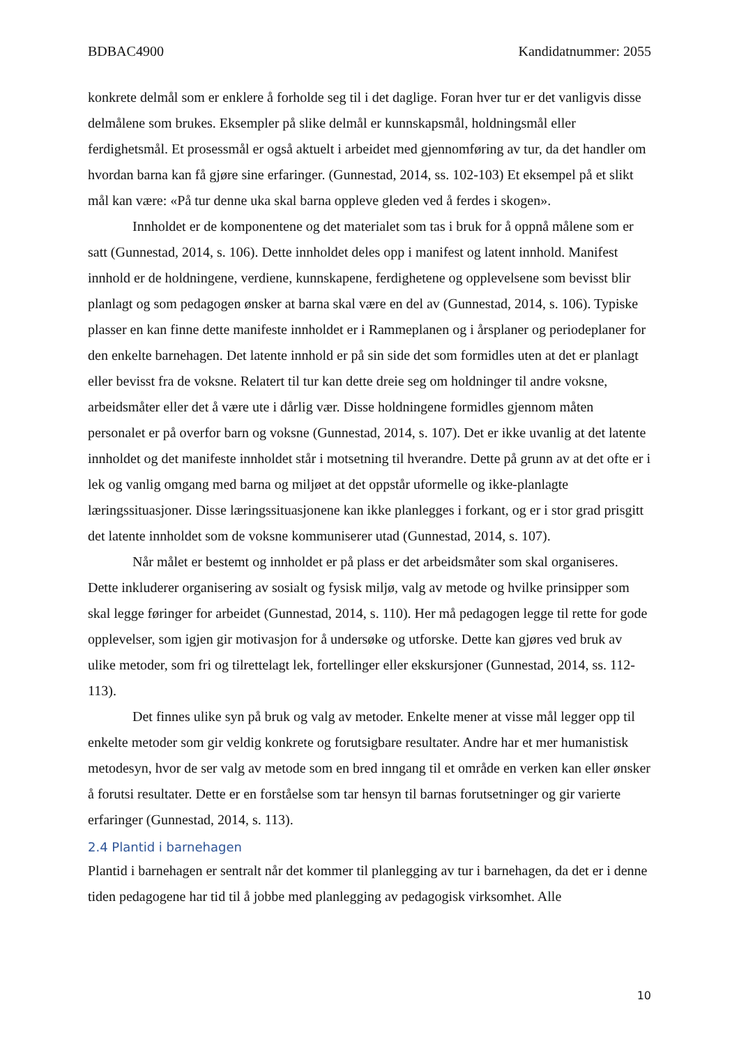BDBAC4900 Kandidatnummer: 2055
konkrete delmål som er enklere å forholde seg til i det daglige. Foran hver tur er det vanligvis disse delmålene som brukes. Eksempler på slike delmål er kunnskapsmål, holdningsmål eller ferdighetsmål. Et prosessmål er også aktuelt i arbeidet med gjennomføring av tur, da det handler om hvordan barna kan få gjøre sine erfaringer. (Gunnestad, 2014, ss. 102-103) Et eksempel på et slikt mål kan være: «På tur denne uka skal barna oppleve gleden ved å ferdes i skogen».
Innholdet er de komponentene og det materialet som tas i bruk for å oppnå målene som er satt (Gunnestad, 2014, s. 106). Dette innholdet deles opp i manifest og latent innhold. Manifest innhold er de holdningene, verdiene, kunnskapene, ferdighetene og opplevelsene som bevisst blir planlagt og som pedagogen ønsker at barna skal være en del av (Gunnestad, 2014, s. 106). Typiske plasser en kan finne dette manifeste innholdet er i Rammeplanen og i årsplaner og periodeplaner for den enkelte barnehagen. Det latente innhold er på sin side det som formidles uten at det er planlagt eller bevisst fra de voksne. Relatert til tur kan dette dreie seg om holdninger til andre voksne, arbeidsmåter eller det å være ute i dårlig vær. Disse holdningene formidles gjennom måten personalet er på overfor barn og voksne (Gunnestad, 2014, s. 107). Det er ikke uvanlig at det latente innholdet og det manifeste innholdet står i motsetning til hverandre. Dette på grunn av at det ofte er i lek og vanlig omgang med barna og miljøet at det oppstår uformelle og ikke-planlagte læringssituasjoner. Disse læringssituasjonene kan ikke planlegges i forkant, og er i stor grad prisgitt det latente innholdet som de voksne kommuniserer utad (Gunnestad, 2014, s. 107).
Når målet er bestemt og innholdet er på plass er det arbeidsmåter som skal organiseres. Dette inkluderer organisering av sosialt og fysisk miljø, valg av metode og hvilke prinsipper som skal legge føringer for arbeidet (Gunnestad, 2014, s. 110). Her må pedagogen legge til rette for gode opplevelser, som igjen gir motivasjon for å undersøke og utforske. Dette kan gjøres ved bruk av ulike metoder, som fri og tilrettelagt lek, fortellinger eller ekskursjoner (Gunnestad, 2014, ss. 112-113).
Det finnes ulike syn på bruk og valg av metoder. Enkelte mener at visse mål legger opp til enkelte metoder som gir veldig konkrete og forutsigbare resultater. Andre har et mer humanistisk metodesyn, hvor de ser valg av metode som en bred inngang til et område en verken kan eller ønsker å forutsi resultater. Dette er en forståelse som tar hensyn til barnas forutsetninger og gir varierte erfaringer (Gunnestad, 2014, s. 113).
2.4 Plantid i barnehagen
Plantid i barnehagen er sentralt når det kommer til planlegging av tur i barnehagen, da det er i denne tiden pedagogene har tid til å jobbe med planlegging av pedagogisk virksomhet. Alle
10